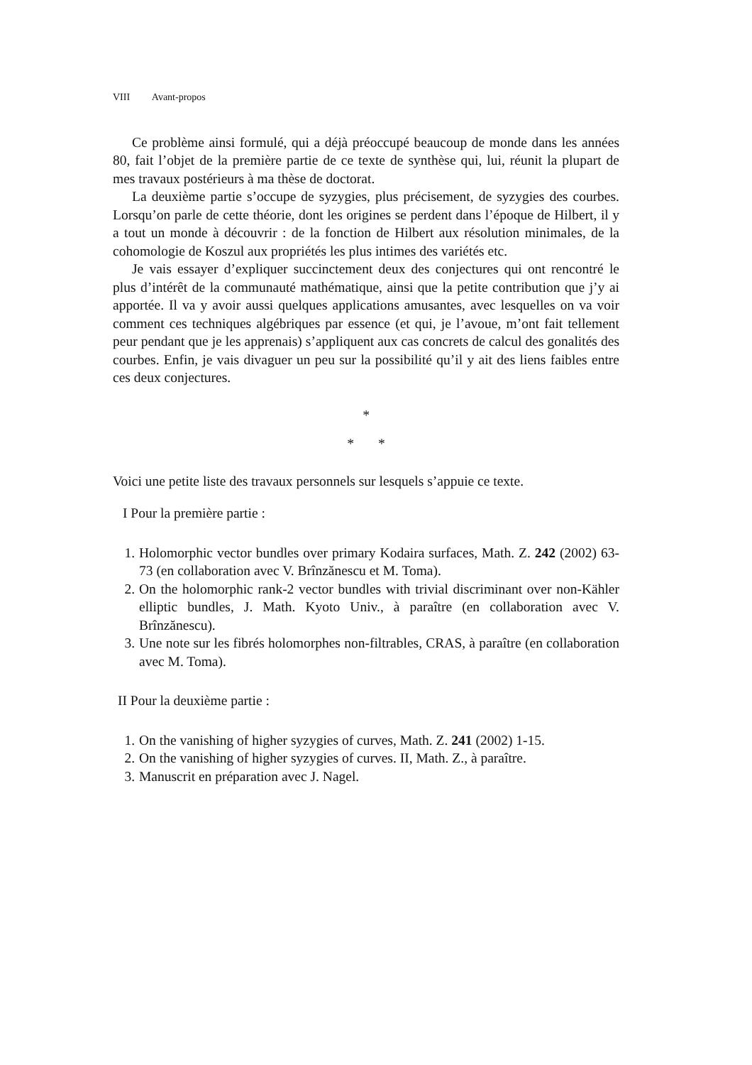VIII Avant-propos
Ce problème ainsi formulé, qui a déjà préoccupé beaucoup de monde dans les années 80, fait l’objet de la première partie de ce texte de synthèse qui, lui, réunit la plupart de mes travaux postérieurs à ma thèse de doctorat.
La deuxième partie s’occupe de syzygies, plus précisement, de syzygies des courbes. Lorsqu’on parle de cette théorie, dont les origines se perdent dans l’époque de Hilbert, il y a tout un monde à découvrir : de la fonction de Hilbert aux résolution minimales, de la cohomologie de Koszul aux propriétés les plus intimes des variétés etc.
Je vais essayer d’expliquer succinctement deux des conjectures qui ont rencontré le plus d’intérêt de la communauté mathématique, ainsi que la petite contribution que j’y ai apportée. Il va y avoir aussi quelques applications amusantes, avec lesquelles on va voir comment ces techniques algébriques par essence (et qui, je l’avoue, m’ont fait tellement peur pendant que je les apprenais) s’appliquent aux cas concrets de calcul des gonalités des courbes. Enfin, je vais divaguer un peu sur la possibilité qu’il y ait des liens faibles entre ces deux conjectures.
*
* *
Voici une petite liste des travaux personnels sur lesquels s’appuie ce texte.
I Pour la première partie :
1. Holomorphic vector bundles over primary Kodaira surfaces, Math. Z. 242 (2002) 63-73 (en collaboration avec V. Brînzănescu et M. Toma).
2. On the holomorphic rank-2 vector bundles with trivial discriminant over non-Kähler elliptic bundles, J. Math. Kyoto Univ., à paraître (en collaboration avec V. Brînzănescu).
3. Une note sur les fibrés holomorphes non-filtrables, CRAS, à paraître (en collaboration avec M. Toma).
II Pour la deuxième partie :
1. On the vanishing of higher syzygies of curves, Math. Z. 241 (2002) 1-15.
2. On the vanishing of higher syzygies of curves. II, Math. Z., à paraître.
3. Manuscrit en préparation avec J. Nagel.